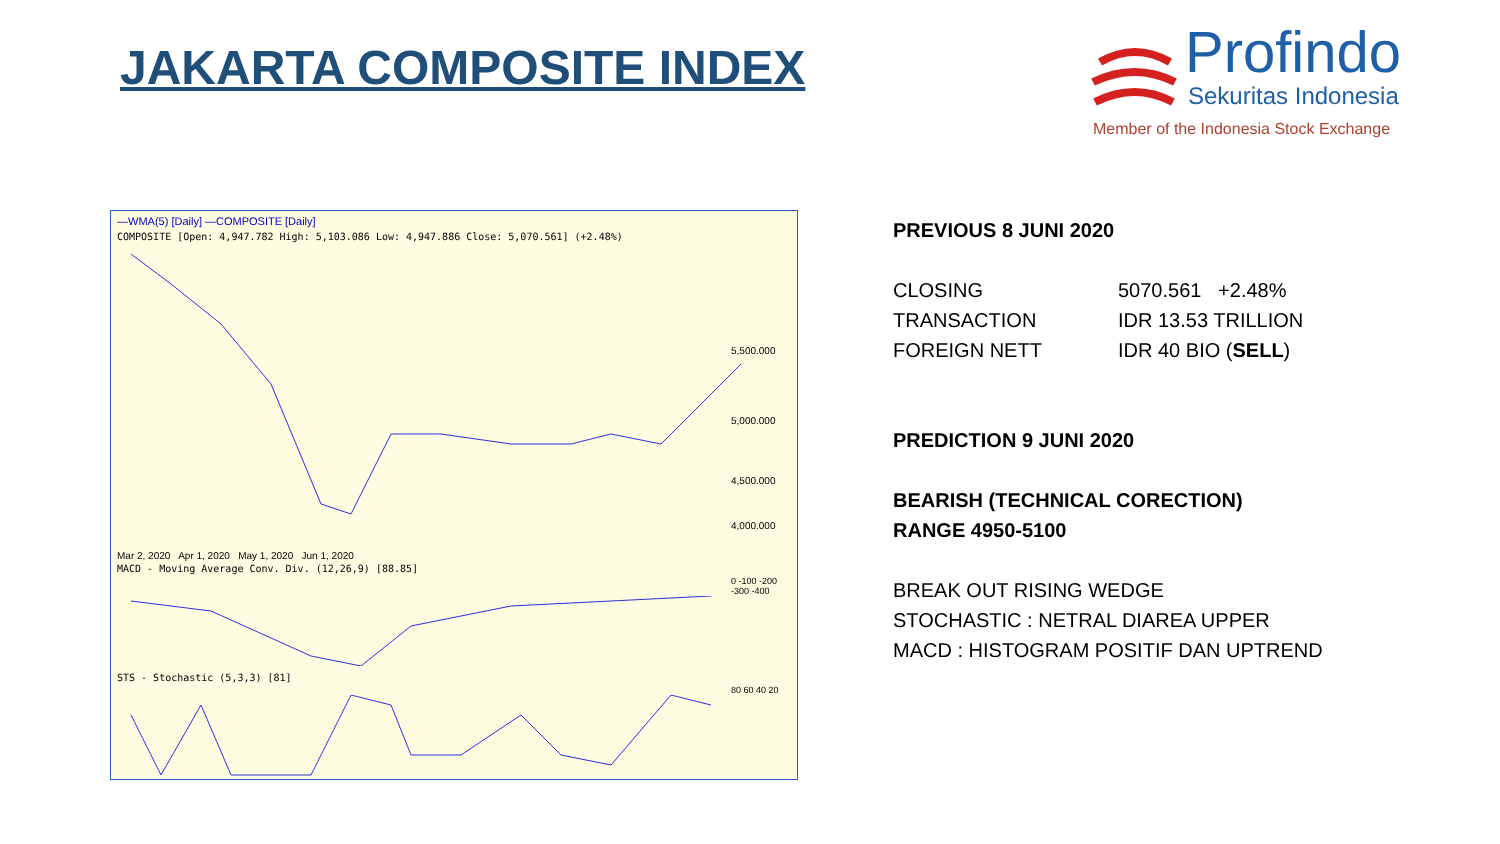JAKARTA COMPOSITE INDEX
Profindo
Sekuritas Indonesia
Member of the Indonesia Stock Exchange
—WMA(5) [Daily] —COMPOSITE [Daily]
COMPOSITE [Open: 4,947.782 High: 5,103.086 Low: 4,947.886 Close: 5,070.561] (+2.48%)
5,500.000
5,000.000
4,500.000
4,000.000
Mar 2, 2020 Apr 1, 2020 May 1, 2020 Jun 1, 2020
MACD - Moving Average Conv. Div. (12,26,9) [88.85]
0 -100 -200 -300 -400
STS - Stochastic (5,3,3) [81]
80 60 40 20
PREVIOUS 8 JUNI 2020
CLOSING 5070.561 +2.48%
TRANSACTION IDR 13.53 TRILLION
FOREIGN NETT IDR 40 BIO (SELL)
PREDICTION 9 JUNI 2020
BEARISH (TECHNICAL CORECTION)
RANGE 4950-5100
BREAK OUT RISING WEDGE
STOCHASTIC : NETRAL DIAREA UPPER
MACD : HISTOGRAM POSITIF DAN UPTREND